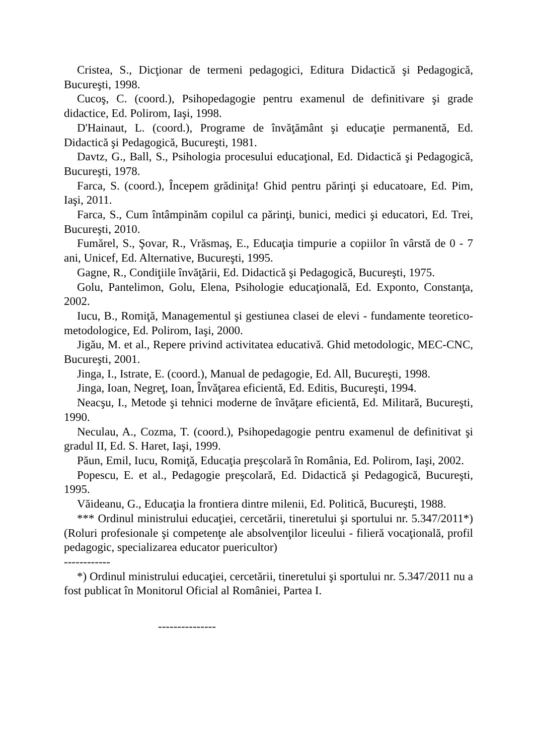Cristea, S., Dicţionar de termeni pedagogici, Editura Didactică şi Pedagogică, Bucureşti, 1998.
Cucoş, C. (coord.), Psihopedagogie pentru examenul de definitivare şi grade didactice, Ed. Polirom, Iaşi, 1998.
D'Hainaut, L. (coord.), Programe de învăţământ şi educaţie permanentă, Ed. Didactică şi Pedagogică, Bucureşti, 1981.
Davtz, G., Ball, S., Psihologia procesului educaţional, Ed. Didactică şi Pedagogică, Bucureşti, 1978.
Farca, S. (coord.), Începem grădiniţa! Ghid pentru părinţi şi educatoare, Ed. Pim, Iaşi, 2011.
Farca, S., Cum întâmpinăm copilul ca părinţi, bunici, medici şi educatori, Ed. Trei, Bucureşti, 2010.
Fumărel, S., Şovar, R., Vrăsmaş, E., Educaţia timpurie a copiilor în vârstă de 0 - 7 ani, Unicef, Ed. Alternative, Bucureşti, 1995.
Gagne, R., Condiţiile învăţării, Ed. Didactică şi Pedagogică, Bucureşti, 1975.
Golu, Pantelimon, Golu, Elena, Psihologie educaţională, Ed. Exponto, Constanţa, 2002.
Iucu, B., Romiţă, Managementul şi gestiunea clasei de elevi - fundamente teoretico-metodologice, Ed. Polirom, Iaşi, 2000.
Jigău, M. et al., Repere privind activitatea educativă. Ghid metodologic, MEC-CNC, Bucureşti, 2001.
Jinga, I., Istrate, E. (coord.), Manual de pedagogie, Ed. All, Bucureşti, 1998.
Jinga, Ioan, Negreţ, Ioan, Învăţarea eficientă, Ed. Editis, Bucureşti, 1994.
Neacşu, I., Metode şi tehnici moderne de învăţare eficientă, Ed. Militară, Bucureşti, 1990.
Neculau, A., Cozma, T. (coord.), Psihopedagogie pentru examenul de definitivat şi gradul II, Ed. S. Haret, Iaşi, 1999.
Păun, Emil, Iucu, Romiţă, Educaţia preşcolară în România, Ed. Polirom, Iaşi, 2002.
Popescu, E. et al., Pedagogie preşcolară, Ed. Didactică şi Pedagogică, Bucureşti, 1995.
Văideanu, G., Educaţia la frontiera dintre milenii, Ed. Politică, Bucureşti, 1988.
*** Ordinul ministrului educaţiei, cercetării, tineretului şi sportului nr. 5.347/2011*) (Roluri profesionale şi competenţe ale absolvenţilor liceului - filieră vocaţională, profil pedagogic, specializarea educator puericultor)
------------
*) Ordinul ministrului educaţiei, cercetării, tineretului şi sportului nr. 5.347/2011 nu a fost publicat în Monitorul Oficial al României, Partea I.
---------------